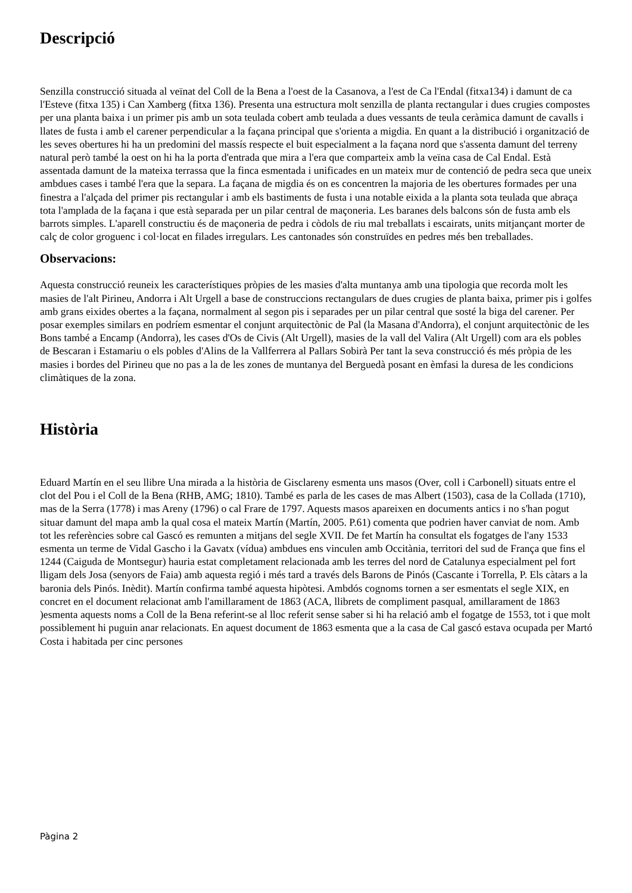Descripció
Senzilla construcció situada al veïnat del Coll de la Bena a l'oest de la Casanova, a l'est de Ca l'Endal (fitxa134) i damunt de ca l'Esteve (fitxa 135) i Can Xamberg (fitxa 136). Presenta una estructura molt senzilla de planta rectangular i dues crugies compostes per una planta baixa i un primer pis amb un sota teulada cobert amb teulada a dues vessants de teula ceràmica damunt de cavalls i llates de fusta i amb el carener perpendicular a la façana principal que s'orienta a migdia. En quant a la distribució i organització de les seves obertures hi ha un predomini del massís respecte el buit especialment a la façana nord que s'assenta damunt del terreny natural però també la oest on hi ha la porta d'entrada que mira a l'era que comparteix amb la veïna casa de Cal Endal. Està assentada damunt de la mateixa terrassa que la finca esmentada i unificades en un mateix mur de contenció de pedra seca que uneix ambdues cases i també l'era que la separa. La façana de migdia és on es concentren la majoria de les obertures formades per una finestra a l'alçada del primer pis rectangular i amb els bastiments de fusta i una notable eixida a la planta sota teulada que abraça tota l'amplada de la façana i que està separada per un pilar central de maçoneria. Les baranes dels balcons són de fusta amb els barrots simples. L'aparell constructiu és de maçoneria de pedra i còdols de riu mal treballats i escairats, units mitjançant morter de calç de color groguenc i col·locat en filades irregulars. Les cantonades són construïdes en pedres més ben treballades.
Observacions:
Aquesta construcció reuneix les característiques pròpies de les masies d'alta muntanya amb una tipologia que recorda molt les masies de l'alt Pirineu, Andorra i Alt Urgell a base de construccions rectangulars de dues crugies de planta baixa, primer pis i golfes amb grans eixides obertes a la façana, normalment al segon pis i separades per un pilar central que sosté la biga del carener. Per posar exemples similars en podríem esmentar el conjunt arquitectònic de Pal (la Masana d'Andorra), el conjunt arquitectònic de les Bons també a Encamp (Andorra), les cases d'Os de Civis (Alt Urgell), masies de la vall del Valira (Alt Urgell) com ara els pobles de Bescaran i Estamariu o els pobles d'Alins de la Vallferrera al Pallars Sobirà Per tant la seva construcció és més pròpia de les masies i bordes del Pirineu que no pas a la de les zones de muntanya del Berguedà posant en èmfasi la duresa de les condicions climàtiques de la zona.
Història
Eduard Martín en el seu llibre Una mirada a la història de Gisclareny esmenta uns masos (Over, coll i Carbonell) situats entre el clot del Pou i el Coll de la Bena (RHB, AMG; 1810). També es parla de les cases de mas Albert (1503), casa de la Collada (1710), mas de la Serra (1778) i mas Areny (1796) o cal Frare de 1797. Aquests masos apareixen en documents antics i no s'han pogut situar damunt del mapa amb la qual cosa el mateix Martín (Martín, 2005. P.61) comenta que podrien haver canviat de nom. Amb tot les referències sobre cal Gascó es remunten a mitjans del segle XVII. De fet Martín ha consultat els fogatges de l'any 1533 esmenta un terme de Vidal Gascho i la Gavatx (vídua) ambdues ens vinculen amb Occitània, territori del sud de França que fins el 1244 (Caiguda de Montsegur) hauria estat completament relacionada amb les terres del nord de Catalunya especialment pel fort lligam dels Josa (senyors de Faia) amb aquesta regió i més tard a través dels Barons de Pinós (Cascante i Torrella, P. Els càtars a la baronia dels Pinós. Inèdit). Martín confirma també aquesta hipòtesi. Ambdós cognoms tornen a ser esmentats el segle XIX, en concret en el document relacionat amb l'amillarament de 1863 (ACA, llibrets de compliment pasqual, amillarament de 1863 )esmenta aquests noms a Coll de la Bena referint-se al lloc referit sense saber si hi ha relació amb el fogatge de 1553, tot i que molt possiblement hi puguin anar relacionats. En aquest document de 1863 esmenta que a la casa de Cal gascó estava ocupada per Martó Costa i habitada per cinc persones
Pàgina 2